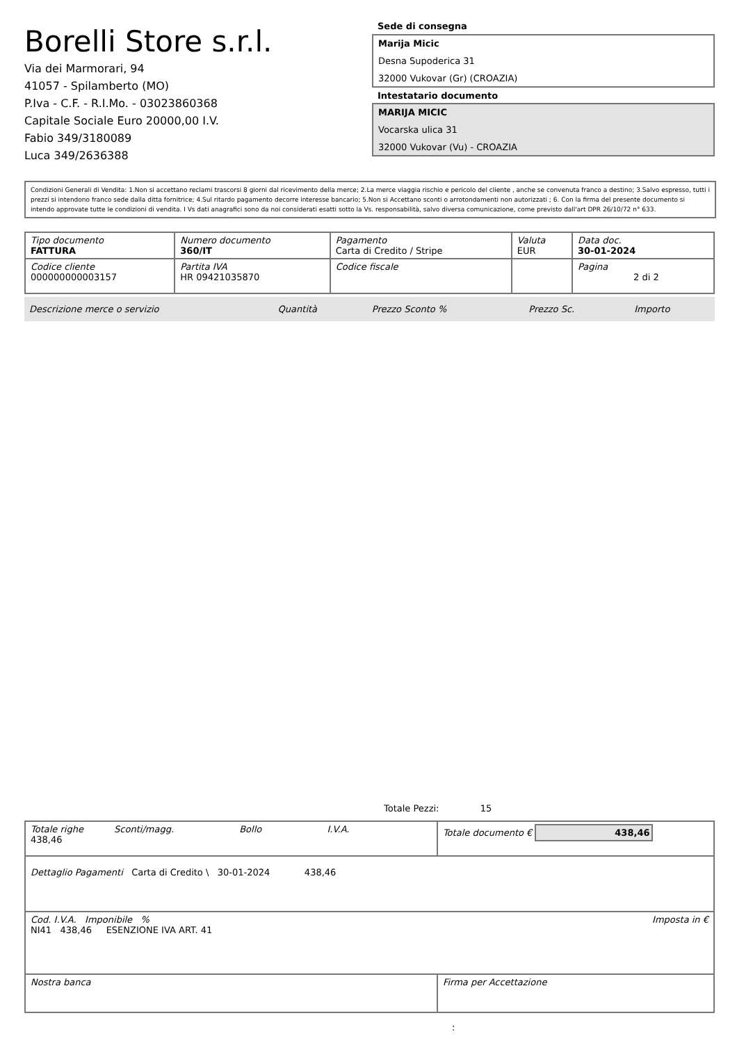Borelli Store s.r.l.
Via dei Marmorari, 94
41057 - Spilamberto (MO)
P.Iva - C.F. - R.I.Mo. - 03023860368
Capitale Sociale Euro 20000,00 I.V.
Fabio 349/3180089
Luca 349/2636388
Sede di consegna
Marija Micic
Desna Supoderica 31
32000 Vukovar (Gr) (CROAZIA)
Intestatario documento
MARIJA MICIC
Vocarska ulica 31
32000 Vukovar (Vu) - CROAZIA
Condizioni Generali di Vendita: 1.Non si accettano reclami trascorsi 8 giorni dal ricevimento della merce; 2.La merce viaggia rischio e pericolo del cliente , anche se convenuta franco a destino; 3.Salvo espresso, tutti i prezzi si intendono franco sede dalla ditta fornitrice; 4.Sul ritardo pagamento decorre interesse bancario; 5.Non si Accettano sconti o arrotondamenti non autorizzati ; 6. Con la firma del presente documento si intendo approvate tutte le condizioni di vendita. I Vs dati anagrafici sono da noi considerati esatti sotto la Vs. responsabilità, salvo diversa comunicazione, come previsto dall'art DPR 26/10/72 n° 633.
| Tipo documento FATTURA | Numero documento 360/IT | Pagamento Carta di Credito / Stripe | Valuta EUR | Data doc. 30-01-2024 |
| Codice cliente 000000000003157 | Partita IVA HR 09421035870 | Codice fiscale | | Pagina 2 di 2 |
| Descrizione merce o servizio | Quantità | Prezzo Sconto % | Prezzo Sc. | Importo |
Totale Pezzi: 15
| Totale righe Sconti/magg. Bollo I.V.A. 438,46 | Totale documento € 438,46 |
| Dettaglio Pagamenti Carta di Credito \ 30-01-2024 438,46 | |
| Cod. I.V.A. Imponibile % Imposta in € NI41 438,46 ESENZIONE IVA ART. 41 | |
| Nostra banca | Firma per Accettazione |
: